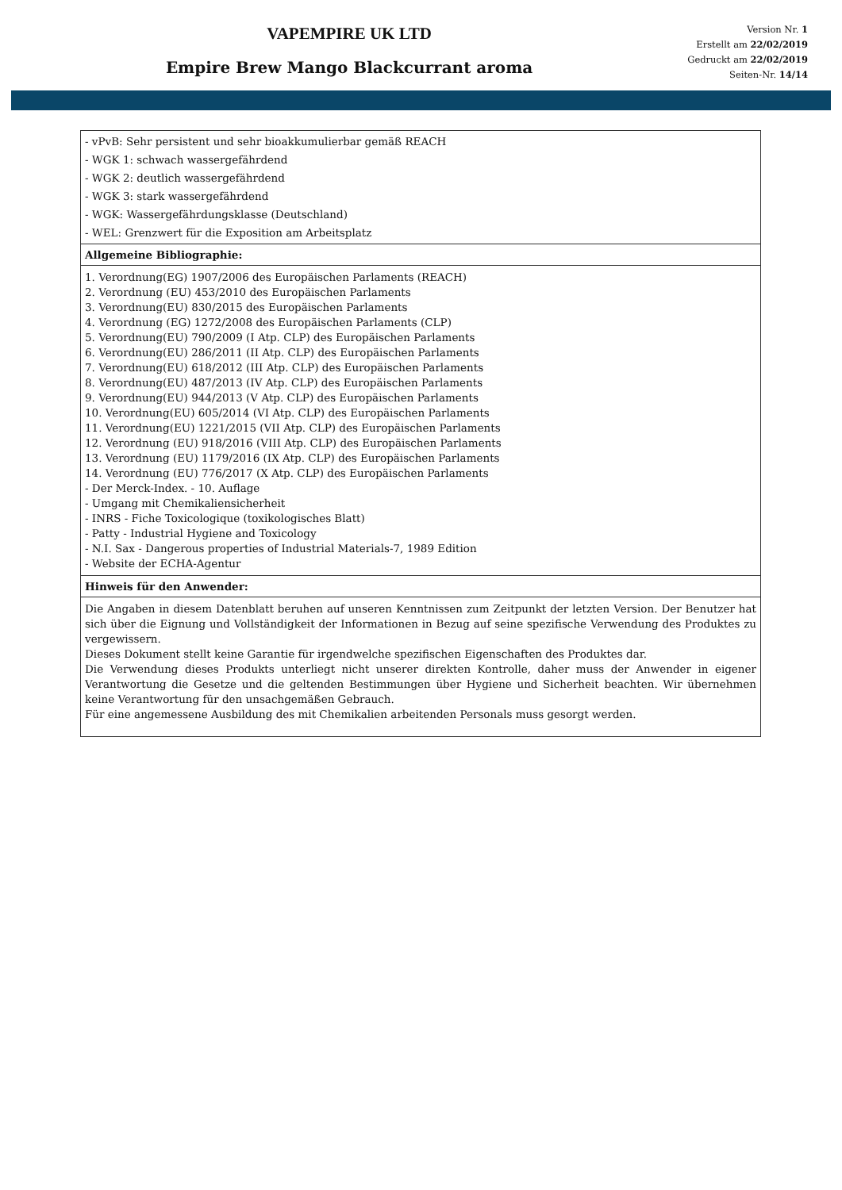VAPEMPIRE UK LTD
Empire Brew Mango Blackcurrant aroma
Version Nr. 1
Erstellt am 22/02/2019
Gedruckt am 22/02/2019
Seiten-Nr. 14/14
| - vPvB: Sehr persistent und sehr bioakkumulierbar gemäß REACH - WGK 1: schwach wassergefährdend - WGK 2: deutlich wassergefährdend - WGK 3: stark wassergefährdend - WGK: Wassergefährdungsklasse (Deutschland) - WEL: Grenzwert für die Exposition am Arbeitsplatz |
| Allgemeine Bibliographie: |
| 1. Verordnung(EG) 1907/2006 des Europäischen Parlaments (REACH) 2. Verordnung (EU) 453/2010 des Europäischen Parlaments 3. Verordnung(EU) 830/2015 des Europäischen Parlaments 4. Verordnung (EG) 1272/2008 des Europäischen Parlaments (CLP) 5. Verordnung(EU) 790/2009 (I Atp. CLP) des Europäischen Parlaments 6. Verordnung(EU) 286/2011 (II Atp. CLP) des Europäischen Parlaments 7. Verordnung(EU) 618/2012 (III Atp. CLP) des Europäischen Parlaments 8. Verordnung(EU) 487/2013 (IV Atp. CLP) des Europäischen Parlaments 9. Verordnung(EU) 944/2013 (V Atp. CLP) des Europäischen Parlaments 10. Verordnung(EU) 605/2014 (VI Atp. CLP) des Europäischen Parlaments 11. Verordnung(EU) 1221/2015 (VII Atp. CLP) des Europäischen Parlaments 12. Verordnung (EU) 918/2016 (VIII Atp. CLP) des Europäischen Parlaments 13. Verordnung (EU) 1179/2016 (IX Atp. CLP) des Europäischen Parlaments 14. Verordnung (EU) 776/2017 (X Atp. CLP) des Europäischen Parlaments - Der Merck-Index. - 10. Auflage - Umgang mit Chemikaliensicherheit - INRS - Fiche Toxicologique (toxikologisches Blatt) - Patty - Industrial Hygiene and Toxicology - N.I. Sax - Dangerous properties of Industrial Materials-7, 1989 Edition - Website der ECHA-Agentur |
| Hinweis für den Anwender: |
| Die Angaben in diesem Datenblatt beruhen auf unseren Kenntnissen zum Zeitpunkt der letzten Version. Der Benutzer hat sich über die Eignung und Vollständigkeit der Informationen in Bezug auf seine spezifische Verwendung des Produktes zu vergewissern. Dieses Dokument stellt keine Garantie für irgendwelche spezifischen Eigenschaften des Produktes dar. Die Verwendung dieses Produkts unterliegt nicht unserer direkten Kontrolle, daher muss der Anwender in eigener Verantwortung die Gesetze und die geltenden Bestimmungen über Hygiene und Sicherheit beachten. Wir übernehmen keine Verantwortung für den unsachgemäßen Gebrauch. Für eine angemessene Ausbildung des mit Chemikalien arbeitenden Personals muss gesorgt werden. |